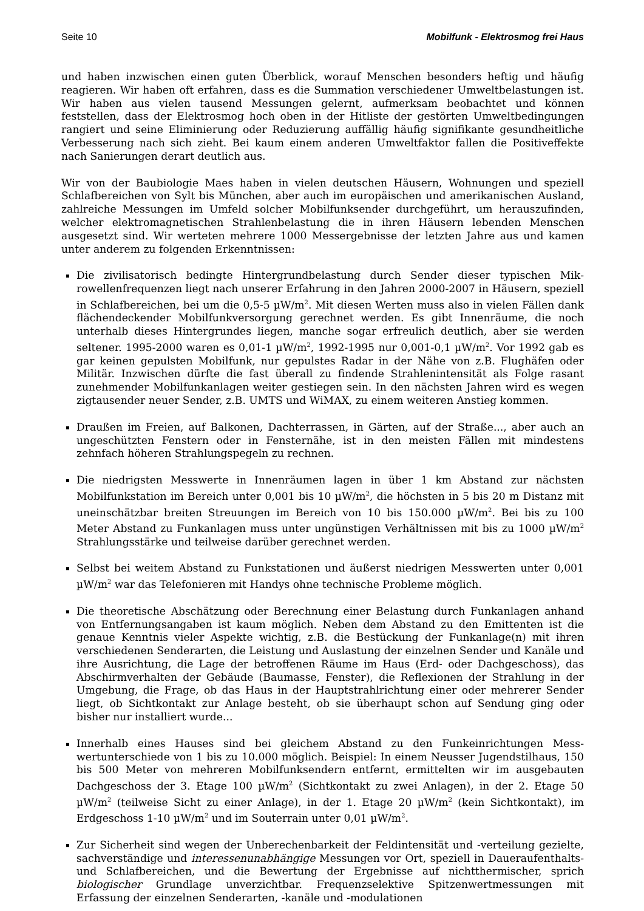Seite 10 Mobilfunk - Elektrosmog frei Haus
und haben inzwischen einen guten Überblick, worauf Menschen besonders heftig und häufig reagieren. Wir haben oft erfahren, dass es die Summation verschiedener Umwelt­belastungen ist. Wir haben aus vielen tausend Messungen gelernt, aufmerksam beob­achtet und können feststellen, dass der Elektrosmog hoch oben in der Hitliste der gestör­ten Umweltbedingungen rangiert und seine Eliminierung oder Reduzierung auffällig häufig signifikante gesundheitliche Verbesserung nach sich zieht. Bei kaum einem an­deren Umweltfaktor fallen die Positiveffekte nach Sanierungen derart deutlich aus.
Wir von der Baubiologie Maes haben in vielen deutschen Häusern, Wohnungen und spe­ziell Schlafbereichen von Sylt bis München, aber auch im europäischen und amerikani­schen Ausland, zahlreiche Messungen im Umfeld solcher Mobilfunksender durchgeführt, um herauszufinden, welcher elektromagnetischen Strahlenbelastung die in ihren Häu­sern lebenden Menschen ausgesetzt sind. Wir werteten mehrere 1000 Messergebnisse der letzten Jahre aus und kamen unter anderem zu folgenden Erkenntnissen:
Die zivilisatorisch bedingte Hintergrundbelastung durch Sender dieser typischen Mik­rowellenfrequenzen liegt nach unserer Erfahrung in den Jahren 2000-2007 in Häusern, speziell in Schlafbereichen, bei um die 0,5-5 µW/m<sup>2</sup>. Mit diesen Werten muss also in vielen Fällen dank flächendeckender Mobilfunkversorgung gerechnet werden. Es gibt Innenräume, die noch unterhalb dieses Hintergrundes liegen, manche sogar erfreulich deutlich, aber sie werden seltener. 1995-2000 waren es 0,01-1 µW/m<sup>2</sup>, 1992-1995 nur 0,001-0,1 µW/m<sup>2</sup>. Vor 1992 gab es gar keinen gepulsten Mobilfunk, nur gepulstes Ra­dar in der Nähe von z.B. Flughäfen oder Militär. Inzwischen dürfte die fast überall zu findende Strahlenintensität als Folge rasant zunehmender Mobilfunkanlagen weiter gestiegen sein. In den nächsten Jahren wird es wegen zigtausender neuer Sender, z.B. UMTS und WiMAX, zu einem weiteren Anstieg kommen.
Draußen im Freien, auf Balkonen, Dachterrassen, in Gärten, auf der Straße..., aber auch an ungeschützten Fenstern oder in Fensternähe, ist in den meisten Fällen mit mindestens zehnfach höheren Strahlungspegeln zu rechnen.
Die niedrigsten Messwerte in Innenräumen lagen in über 1 km Abstand zur nächsten Mobilfunkstation im Bereich unter 0,001 bis 10 µW/m<sup>2</sup>, die höchsten in 5 bis 20 m Dis­tanz mit uneinschätzbar breiten Streuungen im Bereich von 10 bis 150.000 µW/m<sup>2</sup>. Bei bis zu 100 Meter Abstand zu Funkanlagen muss unter ungünstigen Verhältnissen mit bis zu 1000 µW/m<sup>2</sup> Strahlungsstärke und teilweise darüber gerechnet werden.
Selbst bei weitem Abstand zu Funkstationen und äußerst niedrigen Messwerten un­ter 0,001 µW/m<sup>2</sup> war das Telefonieren mit Handys ohne technische Probleme möglich.
Die theoretische Abschätzung oder Berechnung einer Belastung durch Funkanlagen anhand von Entfernungsangaben ist kaum möglich. Neben dem Abstand zu den Emit­tenten ist die genaue Kenntnis vieler Aspekte wichtig, z.B. die Bestückung der Funk­anlage(n) mit ihren verschiedenen Senderarten, die Leistung und Auslastung der ein­zelnen Sender und Kanäle und ihre Ausrichtung, die Lage der betroffenen Räume im Haus (Erd- oder Dachgeschoss), das Abschirmverhalten der Gebäude (Baumasse, Fen­ster), die Reflexionen der Strahlung in der Umgebung, die Frage, ob das Haus in der Hauptstrahlrichtung einer oder mehrerer Sender liegt, ob Sichtkontakt zur Anlage be­steht, ob sie überhaupt schon auf Sendung ging oder bisher nur installiert wurde...
Innerhalb eines Hauses sind bei gleichem Abstand zu den Funkeinrichtungen Mess­wertunterschiede von 1 bis zu 10.000 möglich. Beispiel: In einem Neusser Jugendstil­haus, 150 bis 500 Meter von mehreren Mobilfunksendern entfernt, ermittelten wir im ausgebauten Dachgeschoss der 3. Etage 100 µW/m<sup>2</sup> (Sichtkontakt zu zwei Anlagen), in der 2. Etage 50 µW/m<sup>2</sup> (teilweise Sicht zu einer Anlage), in der 1. Etage 20 µW/m<sup>2</sup> (kein Sichtkontakt), im Erdgeschoss 1-10 µW/m<sup>2</sup> und im Souterrain unter 0,01 µW/m<sup>2</sup>.
Zur Sicherheit sind wegen der Unberechenbarkeit der Feldintensität und -verteilung gezielte, sachverständige und interessenunabhängige Messungen vor Ort, speziell in Daueraufenthalts- und Schlafbereichen, und die Bewertung der Ergebnisse auf nicht­thermischer, sprich biologischer Grundlage unverzichtbar. Frequenzselektive Spitzen­wertmessungen mit Erfassung der einzelnen Senderarten, -kanäle und -modulationen